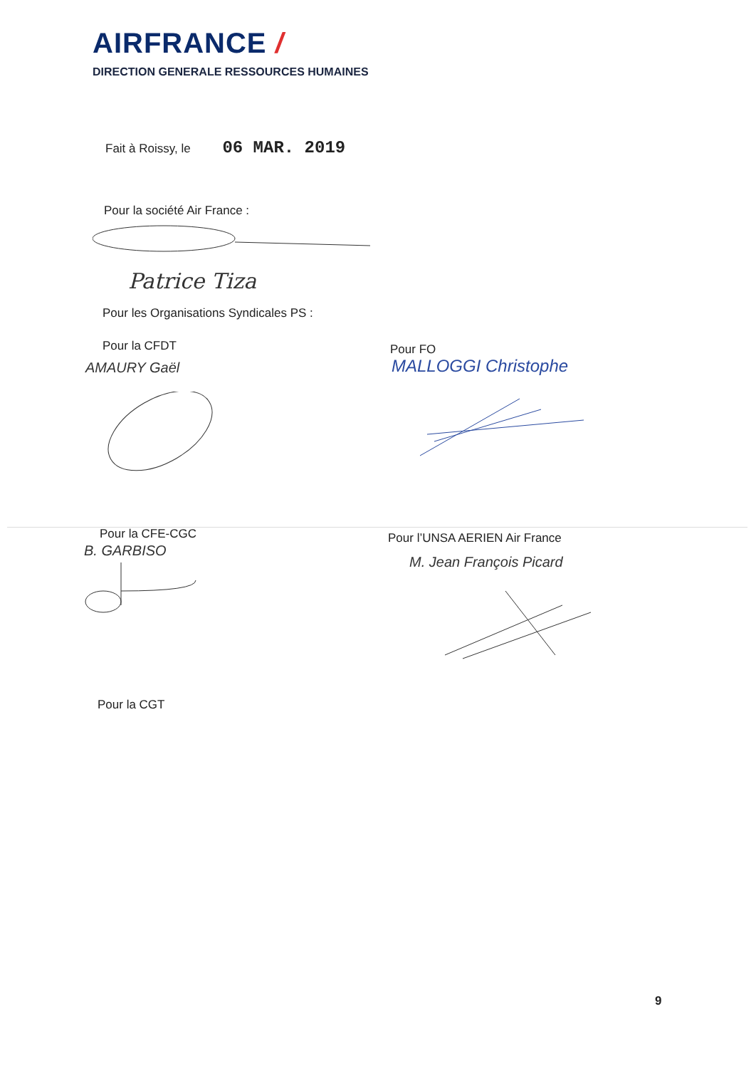AIRFRANCE /
DIRECTION GENERALE RESSOURCES HUMAINES
Fait à Roissy, le 06 MAR. 2019
Pour la société Air France :
Patrice Tiza
Pour les Organisations Syndicales PS :
Pour la CFDT Pour FO
AMAURY Gaël MALLOGGI Christophe
Pour la CFE-CGC Pour l’UNSA AERIEN Air France
B. GARBISO
M. Jean François Picard
Pour la CGT
9